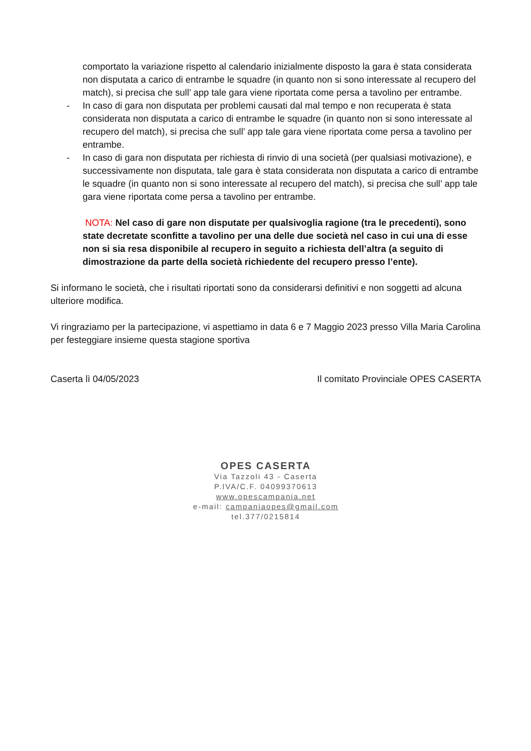comportato la variazione rispetto al calendario inizialmente disposto la gara è stata considerata non disputata a carico di entrambe le squadre (in quanto non si sono interessate al recupero del match), si precisa che sull’ app tale gara viene riportata come persa a tavolino per entrambe.
- In caso di gara non disputata per problemi causati dal mal tempo e non recuperata è stata considerata non disputata a carico di entrambe le squadre (in quanto non si sono interessate al recupero del match), si precisa che sull’ app tale gara viene riportata come persa a tavolino per entrambe.
- In caso di gara non disputata per richiesta di rinvio di una società (per qualsiasi motivazione), e successivamente non disputata, tale gara è stata considerata non disputata a carico di entrambe le squadre (in quanto non si sono interessate al recupero del match), si precisa che sull’ app tale gara viene riportata come persa a tavolino per entrambe.
NOTA: Nel caso di gare non disputate per qualsivoglia ragione (tra le precedenti), sono state decretate sconfitte a tavolino per una delle due società nel caso in cui una di esse non si sia resa disponibile al recupero in seguito a richiesta dell’altra (a seguito di dimostrazione da parte della società richiedente del recupero presso l’ente).
Si informano le società, che i risultati riportati sono da considerarsi definitivi e non soggetti ad alcuna ulteriore modifica.
Vi ringraziamo per la partecipazione, vi aspettiamo in data 6 e 7 Maggio 2023 presso Villa Maria Carolina per festeggiare insieme questa stagione sportiva
Caserta lì 04/05/2023 Il comitato Provinciale OPES CASERTA
OPES CASERTA
Via Tazzoli 43 - Caserta
P.IVA/C.F. 04099370613
www.opescampania.net
e-mail: campaniaopes@gmail.com
tel.377/0215814